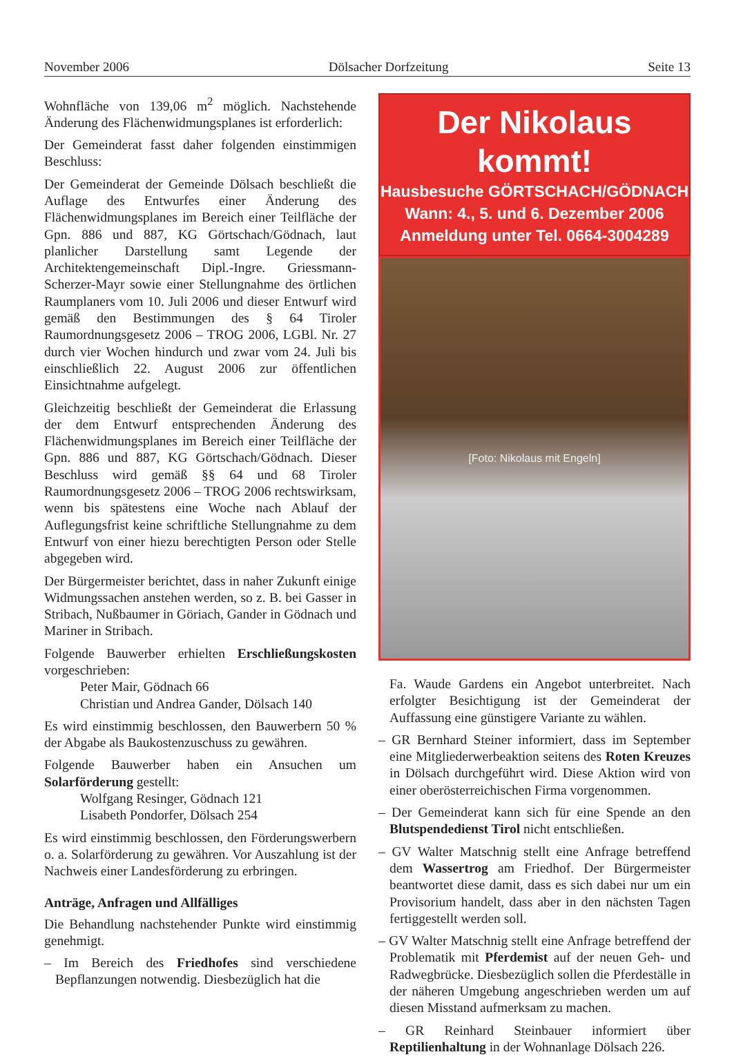November 2006 Dölsacher Dorfzeitung Seite 13
Wohnfläche von 139,06 m<sup>2</sup> möglich. Nachstehende Änderung des Flächenwidmungsplanes ist erforderlich:
Der Gemeinderat fasst daher folgenden einstimmigen Beschluss:
Der Gemeinderat der Gemeinde Dölsach beschließt die Auflage des Entwurfes einer Änderung des Flächenwidmungsplanes im Bereich einer Teilfläche der Gpn. 886 und 887, KG Görtschach/Gödnach, laut planlicher Darstellung samt Legende der Architektengemeinschaft Dipl.-Ingre. Griessmann-Scherzer-Mayr sowie einer Stellungnahme des örtlichen Raumplaners vom 10. Juli 2006 und dieser Entwurf wird gemäß den Bestimmungen des § 64 Tiroler Raumordnungsgesetz 2006 – TROG 2006, LGBl. Nr. 27 durch vier Wochen hindurch und zwar vom 24. Juli bis einschließlich 22. August 2006 zur öffentlichen Einsichtnahme aufgelegt.
Gleichzeitig beschließt der Gemeinderat die Erlassung der dem Entwurf entsprechenden Änderung des Flächenwidmungsplanes im Bereich einer Teilfläche der Gpn. 886 und 887, KG Görtschach/Gödnach. Dieser Beschluss wird gemäß §§ 64 und 68 Tiroler Raumordnungsgesetz 2006 – TROG 2006 rechtswirksam, wenn bis spätestens eine Woche nach Ablauf der Auflegungsfrist keine schriftliche Stellungnahme zu dem Entwurf von einer hiezu berechtigten Person oder Stelle abgegeben wird.
Der Bürgermeister berichtet, dass in naher Zukunft einige Widmungssachen anstehen werden, so z. B. bei Gasser in Stribach, Nußbaumer in Göriach, Gander in Gödnach und Mariner in Stribach.
Folgende Bauwerber erhielten Erschließungskosten vorgeschrieben:
Peter Mair, Gödnach 66
Christian und Andrea Gander, Dölsach 140
Es wird einstimmig beschlossen, den Bauwerbern 50 % der Abgabe als Baukostenzuschuss zu gewähren.
Folgende Bauwerber haben ein Ansuchen um Solarförderung gestellt:
Wolfgang Resinger, Gödnach 121
Lisabeth Pondorfer, Dölsach 254
Es wird einstimmig beschlossen, den Förderungswerbern o. a. Solarförderung zu gewähren. Vor Auszahlung ist der Nachweis einer Landesförderung zu erbringen.
Anträge, Anfragen und Allfälliges
Die Behandlung nachstehender Punkte wird einstimmig genehmigt.
– Im Bereich des Friedhofes sind verschiedene Bepflanzungen notwendig. Diesbezüglich hat die
Der Nikolaus kommt!
Hausbesuche GÖRTSCHACH/GÖDNACH
Wann: 4., 5. und 6. Dezember 2006
Anmeldung unter Tel. 0664-3004289
[Foto: Nikolaus mit Engeln]
Fa. Waude Gardens ein Angebot unterbreitet. Nach erfolgter Besichtigung ist der Gemeinderat der Auffassung eine günstigere Variante zu wählen.
– GR Bernhard Steiner informiert, dass im September eine Mitgliederwerbeaktion seitens des Roten Kreuzes in Dölsach durchgeführt wird. Diese Aktion wird von einer oberösterreichischen Firma vorgenommen.
– Der Gemeinderat kann sich für eine Spende an den Blutspendedienst Tirol nicht entschließen.
– GV Walter Matschnig stellt eine Anfrage betreffend dem Wassertrog am Friedhof. Der Bürgermeister beantwortet diese damit, dass es sich dabei nur um ein Provisorium handelt, dass aber in den nächsten Tagen fertiggestellt werden soll.
– GV Walter Matschnig stellt eine Anfrage betreffend der Problematik mit Pferdemist auf der neuen Geh- und Radwegbrücke. Diesbezüglich sollen die Pferdeställe in der näheren Umgebung angeschrieben werden um auf diesen Misstand aufmerksam zu machen.
– GR Reinhard Steinbauer informiert über Reptilienhaltung in der Wohnanlage Dölsach 226.